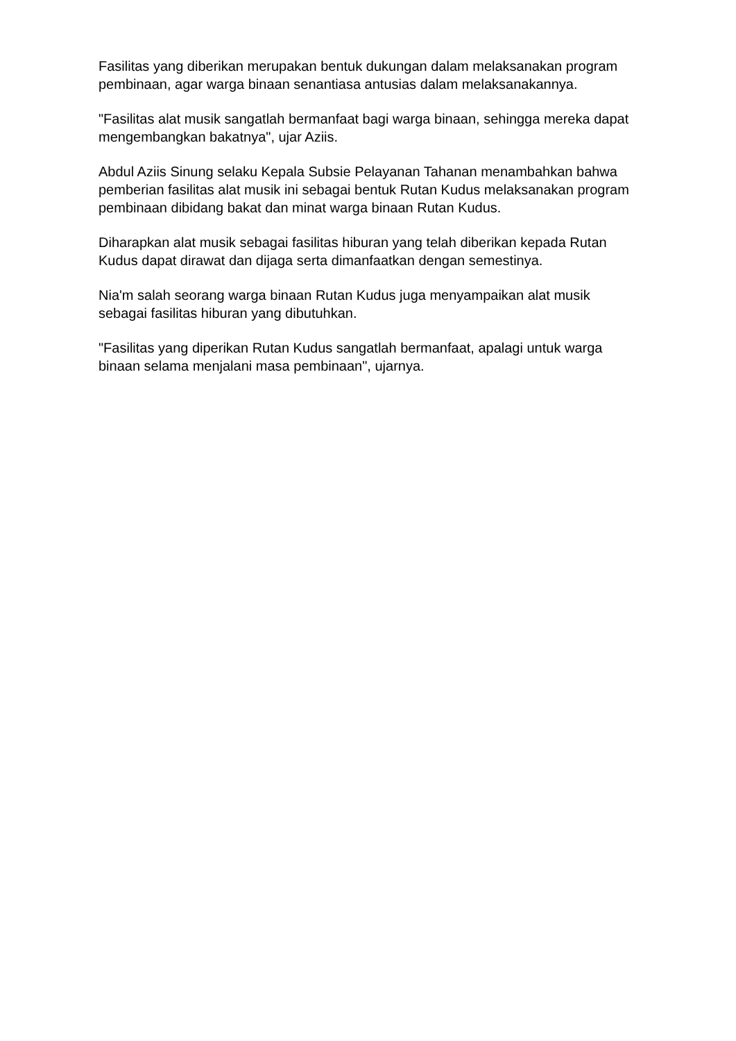Fasilitas yang diberikan merupakan bentuk dukungan dalam melaksanakan program pembinaan, agar warga binaan senantiasa antusias dalam melaksanakannya.
"Fasilitas alat musik sangatlah bermanfaat bagi warga binaan, sehingga mereka dapat mengembangkan bakatnya", ujar Aziis.
Abdul Aziis Sinung selaku Kepala Subsie Pelayanan Tahanan menambahkan bahwa pemberian fasilitas alat musik ini sebagai bentuk Rutan Kudus melaksanakan program pembinaan dibidang bakat dan minat warga binaan Rutan Kudus.
Diharapkan alat musik sebagai fasilitas hiburan yang telah diberikan kepada Rutan Kudus dapat dirawat dan dijaga serta dimanfaatkan dengan semestinya.
Nia'm salah seorang warga binaan Rutan Kudus juga menyampaikan alat musik sebagai fasilitas hiburan yang dibutuhkan.
"Fasilitas yang diperikan Rutan Kudus sangatlah bermanfaat, apalagi untuk warga binaan selama menjalani masa pembinaan", ujarnya.